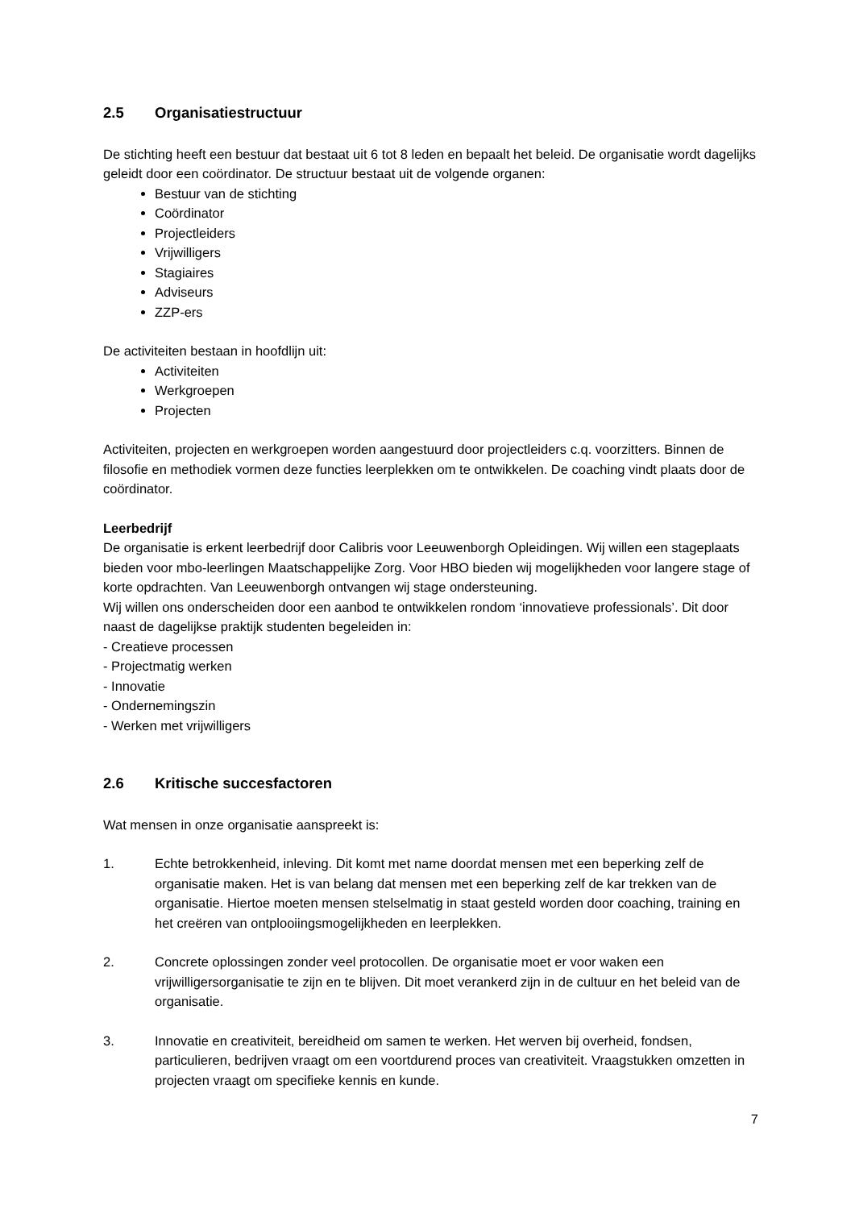2.5 Organisatiestructuur
De stichting heeft een bestuur dat bestaat uit 6 tot 8 leden en bepaalt het beleid. De organisatie wordt dagelijks geleidt door een coördinator. De structuur bestaat uit de volgende organen:
Bestuur van de stichting
Coördinator
Projectleiders
Vrijwilligers
Stagiaires
Adviseurs
ZZP-ers
De activiteiten bestaan in hoofdlijn uit:
Activiteiten
Werkgroepen
Projecten
Activiteiten, projecten en werkgroepen worden aangestuurd door projectleiders c.q. voorzitters. Binnen de filosofie en methodiek vormen deze functies leerplekken om te ontwikkelen. De coaching vindt plaats door de coördinator.
Leerbedrijf
De organisatie is erkent leerbedrijf door Calibris voor Leeuwenborgh Opleidingen. Wij willen een stageplaats bieden voor mbo-leerlingen Maatschappelijke Zorg. Voor HBO bieden wij mogelijkheden voor langere stage of korte opdrachten. Van Leeuwenborgh ontvangen wij stage ondersteuning.
Wij willen ons onderscheiden door een aanbod te ontwikkelen rondom ‘innovatieve professionals’. Dit door naast de dagelijkse praktijk studenten begeleiden in:
- Creatieve processen
- Projectmatig werken
- Innovatie
- Ondernemingszin
- Werken met vrijwilligers
2.6 Kritische succesfactoren
Wat mensen in onze organisatie aanspreekt is:
1. Echte betrokkenheid, inleving. Dit komt met name doordat mensen met een beperking zelf de organisatie maken. Het is van belang dat mensen met een beperking zelf de kar trekken van de organisatie. Hiertoe moeten mensen stelselmatig in staat gesteld worden door coaching, training en het creëren van ontplooiingsmogelijkheden en leerplekken.
2. Concrete oplossingen zonder veel protocollen. De organisatie moet er voor waken een vrijwilligersorganisatie te zijn en te blijven. Dit moet verankerd zijn in de cultuur en het beleid van de organisatie.
3. Innovatie en creativiteit, bereidheid om samen te werken. Het werven bij overheid, fondsen, particulieren, bedrijven vraagt om een voortdurend proces van creativiteit. Vraagstukken omzetten in projecten vraagt om specifieke kennis en kunde.
7